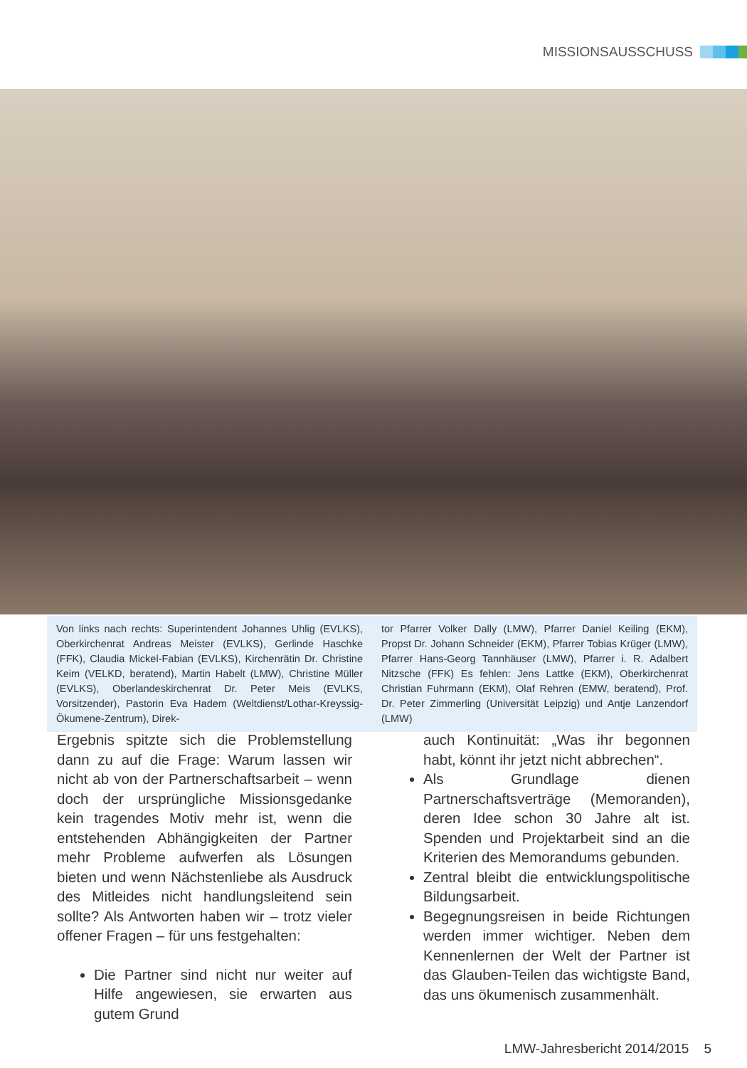MISSIONSAUSSCHUSS
Von links nach rechts: Superintendent Johannes Uhlig (EVLKS), Oberkirchenrat Andreas Meister (EVLKS), Gerlinde Haschke (FFK), Claudia Mickel-Fabian (EVLKS), Kirchenrätin Dr. Christine Keim (VELKD, beratend), Martin Habelt (LMW), Christine Müller (EVLKS), Oberlandeskirchenrat Dr. Peter Meis (EVLKS, Vorsitzender), Pastorin Eva Hadem (Weltdienst/Lothar-Kreyssig-Ökumene-Zentrum), Direk-
tor Pfarrer Volker Dally (LMW), Pfarrer Daniel Keiling (EKM), Propst Dr. Johann Schneider (EKM), Pfarrer Tobias Krüger (LMW), Pfarrer Hans-Georg Tannhäuser (LMW), Pfarrer i. R. Adalbert Nitzsche (FFK) Es fehlen: Jens Lattke (EKM), Oberkirchenrat Christian Fuhrmann (EKM), Olaf Rehren (EMW, beratend), Prof. Dr. Peter Zimmerling (Universität Leipzig) und Antje Lanzendorf (LMW)
Ergebnis spitzte sich die Problemstellung dann zu auf die Frage: Warum lassen wir nicht ab von der Partnerschaftsarbeit – wenn doch der ursprüngliche Missionsgedanke kein tragendes Motiv mehr ist, wenn die entstehenden Abhängigkeiten der Partner mehr Probleme aufwerfen als Lösungen bieten und wenn Nächstenliebe als Ausdruck des Mitleides nicht handlungsleitend sein sollte? Als Antworten haben wir – trotz vieler offener Fragen – für uns festgehalten:
Die Partner sind nicht nur weiter auf Hilfe angewiesen, sie erwarten aus gutem Grund
auch Kontinuität: „Was ihr begonnen habt, könnt ihr jetzt nicht abbrechen“.
Als Grundlage dienen Partnerschaftsverträge (Memoranden), deren Idee schon 30 Jahre alt ist. Spenden und Projektarbeit sind an die Kriterien des Memorandums gebunden.
Zentral bleibt die entwicklungspolitische Bildungsarbeit.
Begegnungsreisen in beide Richtungen werden immer wichtiger. Neben dem Kennenlernen der Welt der Partner ist das Glauben-Teilen das wichtigste Band, das uns ökumenisch zusammenhält.
LMW-Jahresbericht 2014/2015 5